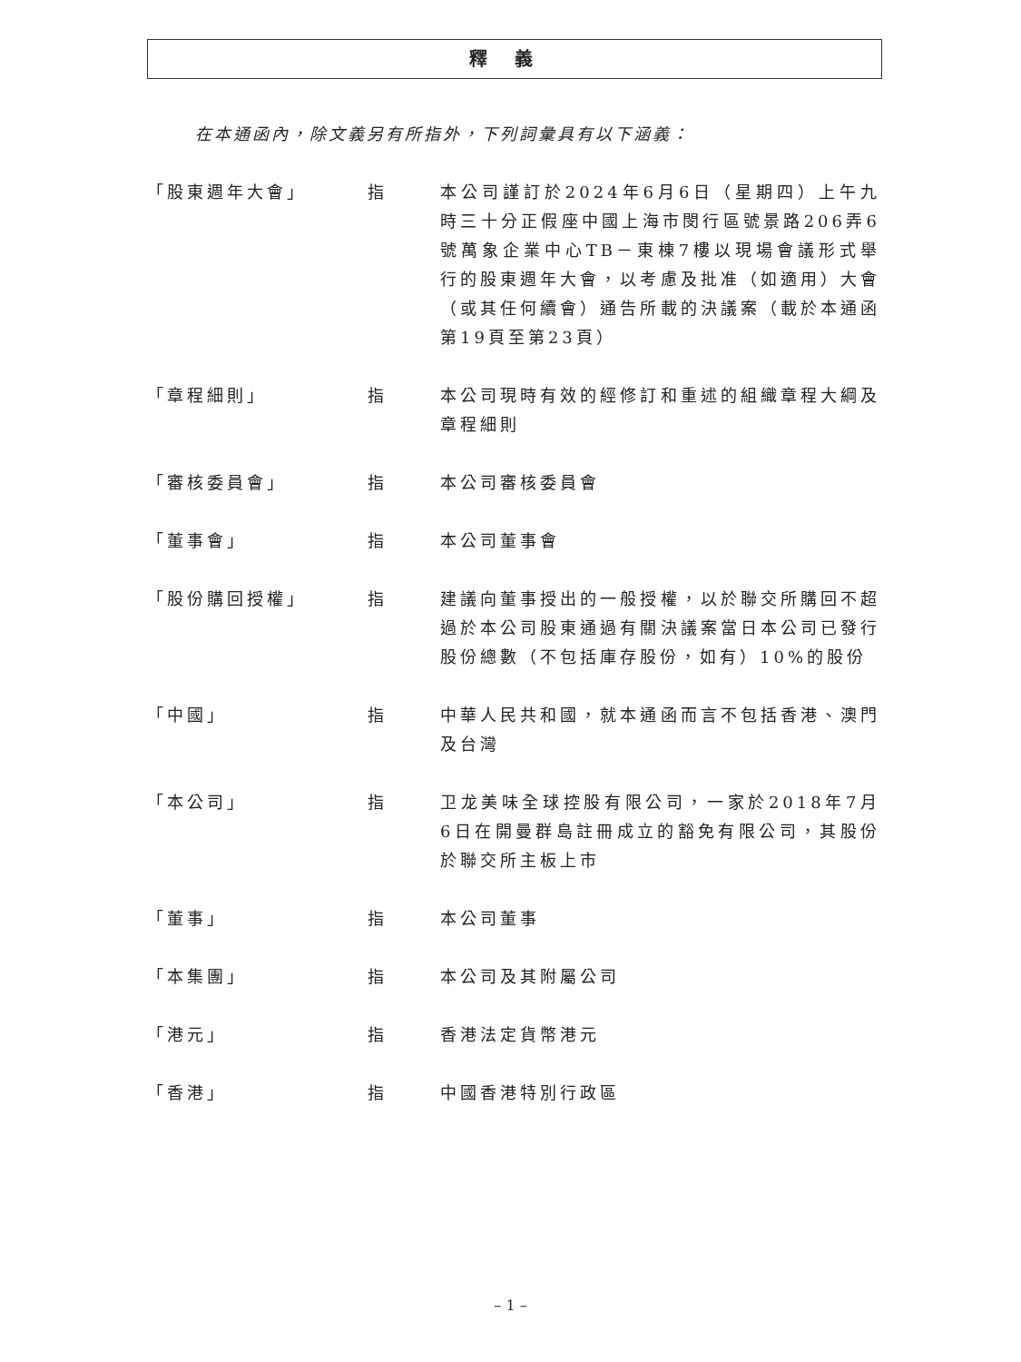釋義
在本通函內，除文義另有所指外，下列詞彙具有以下涵義：
「股東週年大會」 指 本公司謹訂於2024年6月6日（星期四）上午九時三十分正假座中國上海市閔行區號景路206弄6號萬象企業中心TB－東棟7樓以現場會議形式舉行的股東週年大會，以考慮及批准（如適用）大會（或其任何續會）通告所載的決議案（載於本通函第19頁至第23頁）
「章程細則」 指 本公司現時有效的經修訂和重述的組織章程大綱及章程細則
「審核委員會」 指 本公司審核委員會
「董事會」 指 本公司董事會
「股份購回授權」 指 建議向董事授出的一般授權，以於聯交所購回不超過於本公司股東通過有關決議案當日本公司已發行股份總數（不包括庫存股份，如有）10%的股份
「中國」 指 中華人民共和國，就本通函而言不包括香港、澳門及台灣
「本公司」 指 卫龙美味全球控股有限公司，一家於2018年7月6日在開曼群島註冊成立的豁免有限公司，其股份於聯交所主板上市
「董事」 指 本公司董事
「本集團」 指 本公司及其附屬公司
「港元」 指 香港法定貨幣港元
「香港」 指 中國香港特別行政區
– 1 –